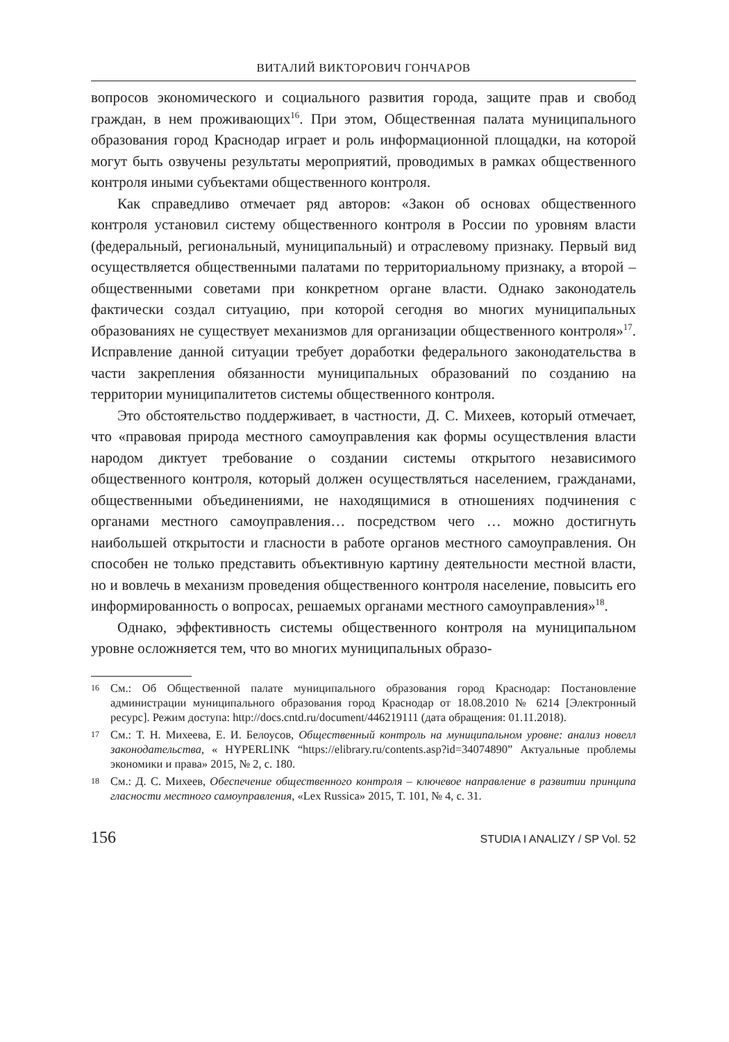ВИТАЛИЙ ВИКТОРОВИЧ ГОНЧАРОВ
вопросов экономического и социального развития города, защите прав и свобод граждан, в нем проживающих<sup>16</sup>. При этом, Общественная палата муниципального образования город Краснодар играет и роль информационной площадки, на которой могут быть озвучены результаты мероприятий, проводимых в рамках общественного контроля иными субъектами общественного контроля.
Как справедливо отмечает ряд авторов: «Закон об основах общественного контроля установил систему общественного контроля в России по уровням власти (федеральный, региональный, муниципальный) и отраслевому признаку. Первый вид осуществляется общественными палатами по территориальному признаку, а второй – общественными советами при конкретном органе власти. Однако законодатель фактически создал ситуацию, при которой сегодня во многих муниципальных образованиях не существует механизмов для организации общественного контроля»<sup>17</sup>. Исправление данной ситуации требует доработки федерального законодательства в части закрепления обязанности муниципальных образований по созданию на территории муниципалитетов системы общественного контроля.
Это обстоятельство поддерживает, в частности, Д. С. Михеев, который отмечает, что «правовая природа местного самоуправления как формы осуществления власти народом диктует требование о создании системы открытого независимого общественного контроля, который должен осуществляться населением, гражданами, общественными объединениями, не находящимися в отношениях подчинения с органами местного самоуправления… посредством чего … можно достигнуть наибольшей открытости и гласности в работе органов местного самоуправления. Он способен не только представить объективную картину деятельности местной власти, но и вовлечь в механизм проведения общественного контроля население, повысить его информированность о вопросах, решаемых органами местного самоуправления»<sup>18</sup>.
Однако, эффективность системы общественного контроля на муниципальном уровне осложняется тем, что во многих муниципальных образо-
16 См.: Об Общественной палате муниципального образования город Краснодар: Постановление администрации муниципального образования город Краснодар от 18.08.2010 № 6214 [Электронный ресурс]. Режим доступа: http://docs.cntd.ru/document/446219111 (дата обращения: 01.11.2018).
17 См.: Т. Н. Михеева, Е. И. Белоусов, Общественный контроль на муниципальном уровне: анализ новелл законодательства, « HYPERLINK “https://elibrary.ru/contents.asp?id=34074890” Актуальные проблемы экономики и права» 2015, № 2, с. 180.
18 См.: Д. С. Михеев, Обеспечение общественного контроля – ключевое направление в развитии принципа гласности местного самоуправления, «Lex Russica» 2015, Т. 101, № 4, с. 31.
156 STUDIA I ANALIZY / SP Vol. 52